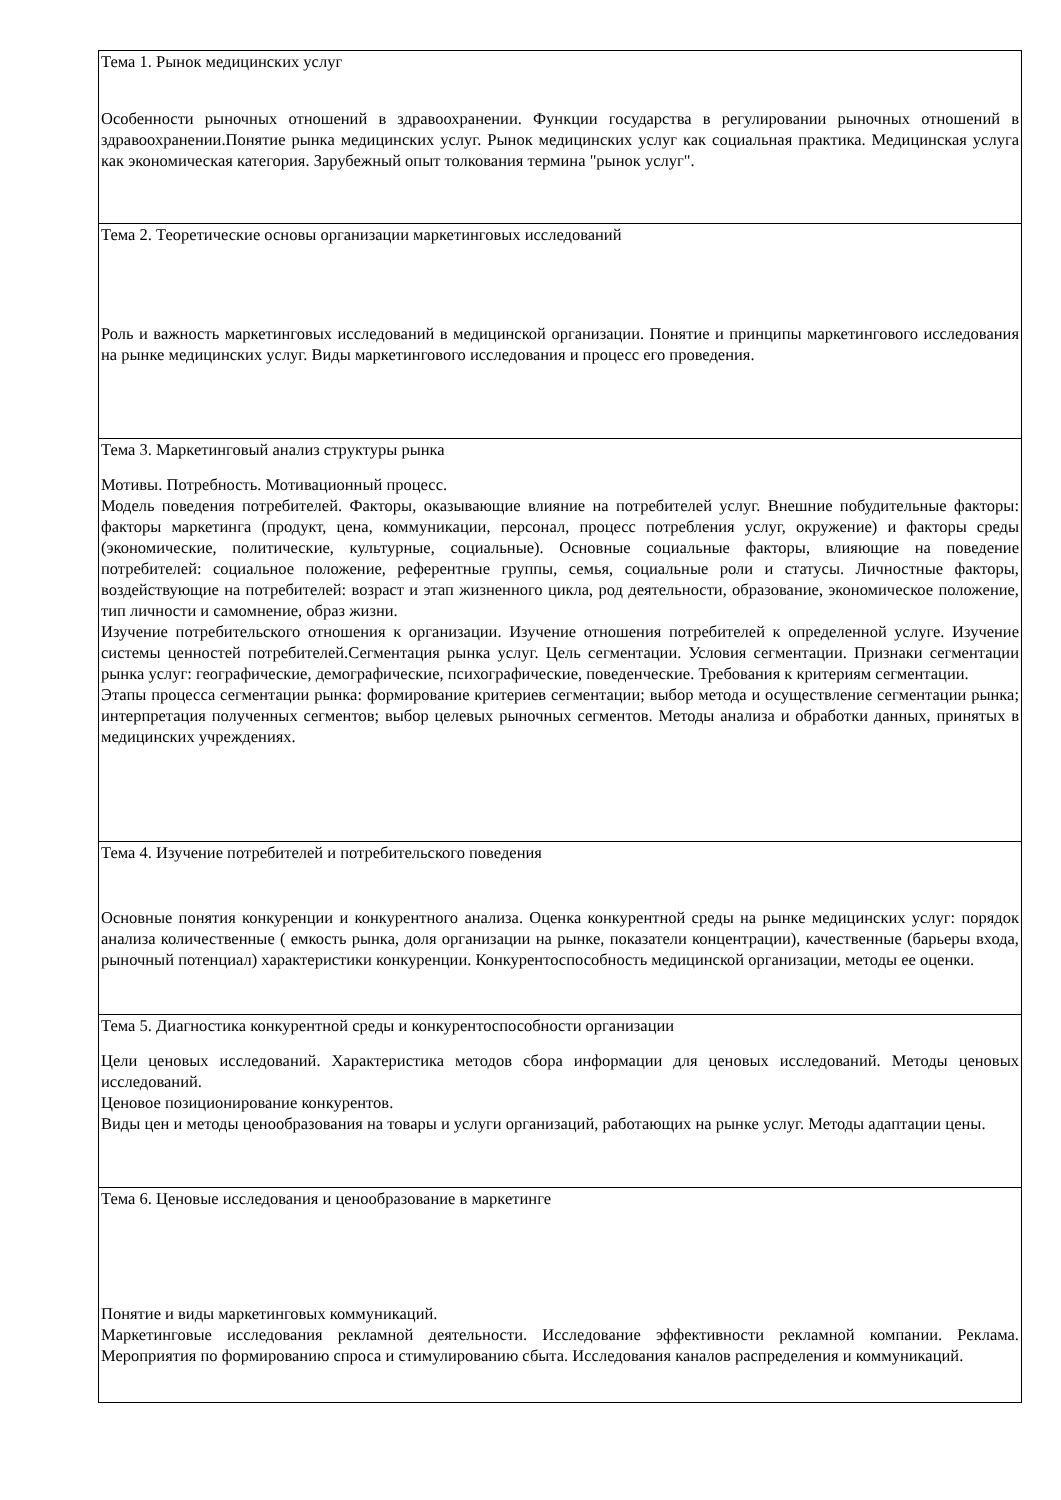| Тема 1. Рынок медицинских услуг Особенности рыночных отношений в здравоохранении. Функции государства в регулировании рыночных отношений в здравоохранении.Понятие рынка медицинских услуг. Рынок медицинских услуг как социальная практика. Медицинская услуга как экономическая категория. Зарубежный опыт толкования термина "рынок услуг". |
| Тема 2. Теоретические основы организации маркетинговых исследований Роль и важность маркетинговых исследований в медицинской организации. Понятие и принципы маркетингового исследования на рынке медицинских услуг. Виды маркетингового исследования и процесс его проведения. |
| Тема 3. Маркетинговый анализ структуры рынка Мотивы. Потребность. Мотивационный процесс. Модель поведения потребителей. Факторы, оказывающие влияние на потребителей услуг. Внешние побудительные факторы: факторы маркетинга (продукт, цена, коммуникации, персонал, процесс потребления услуг, окружение) и факторы среды (экономические, политические, культурные, социальные). Основные социальные факторы, влияющие на поведение потребителей: социальное положение, референтные группы, семья, социальные роли и статусы. Личностные факторы, воздействующие на потребителей: возраст и этап жизненного цикла, род деятельности, образование, экономическое положение, тип личности и самомнение, образ жизни. Изучение потребительского отношения к организации. Изучение отношения потребителей к определенной услуге. Изучение системы ценностей потребителей.Сегментация рынка услуг. Цель сегментации. Условия сегментации. Признаки сегментации рынка услуг: географические, демографические, психографические, поведенческие. Требования к критериям сегментации. Этапы процесса сегментации рынка: формирование критериев сегментации; выбор метода и осуществление сегментации рынка; интерпретация полученных сегментов; выбор целевых рыночных сегментов. Методы анализа и обработки данных, принятых в медицинских учреждениях. |
| Тема 4. Изучение потребителей и потребительского поведения Основные понятия конкуренции и конкурентного анализа. Оценка конкурентной среды на рынке медицинских услуг: порядок анализа количественные ( емкость рынка, доля организации на рынке, показатели концентрации), качественные (барьеры входа, рыночный потенциал) характеристики конкуренции. Конкурентоспособность медицинской организации, методы ее оценки. |
| Тема 5. Диагностика конкурентной среды и конкурентоспособности организации Цели ценовых исследований. Характеристика методов сбора информации для ценовых исследований. Методы ценовых исследований. Ценовое позиционирование конкурентов. Виды цен и методы ценообразования на товары и услуги организаций, работающих на рынке услуг. Методы адаптации цены. |
| Тема 6. Ценовые исследования и ценообразование в маркетинге Понятие и виды маркетинговых коммуникаций. Маркетинговые исследования рекламной деятельности. Исследование эффективности рекламной компании. Реклама. Мероприятия по формированию спроса и стимулированию сбыта. Исследования каналов распределения и коммуникаций. |